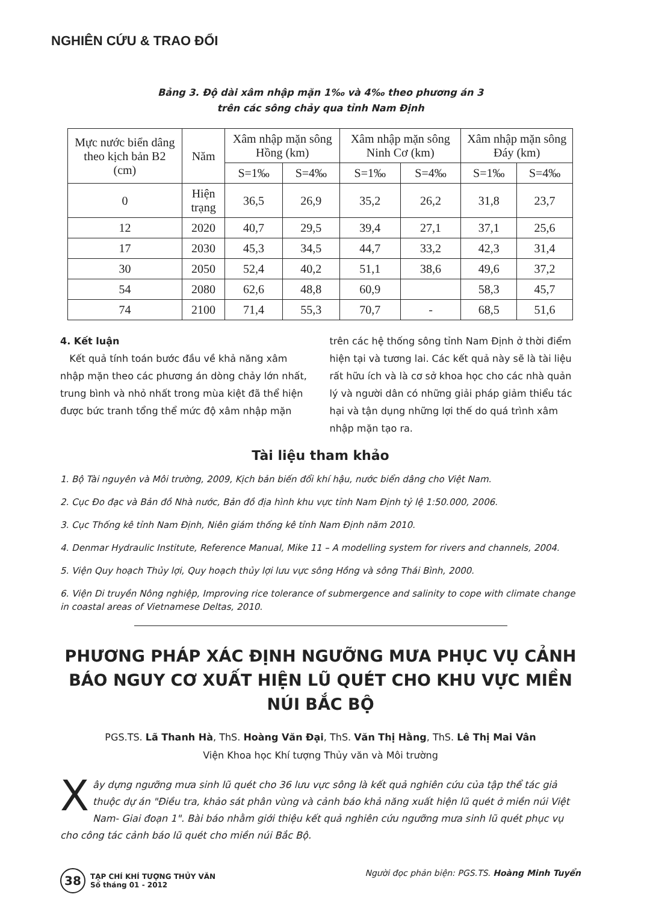NGHIÊN CỨU & TRAO ĐỔI
Bảng 3. Độ dài xâm nhập mặn 1‰ và 4‰ theo phương án 3
trên các sông chảy qua tỉnh Nam Định
| Mực nước biển dâng theo kịch bản B2 (cm) | Năm | Xâm nhập mặn sông Hồng (km) | | Xâm nhập mặn sông Ninh Cơ (km) | | Xâm nhập mặn sông Đáy (km) | |
| --- | --- | --- | --- | --- | --- | --- | --- |
| | | S=1‰ | S=4‰ | S=1‰ | S=4‰ | S=1‰ | S=4‰ |
| 0 | Hiện trạng | 36,5 | 26,9 | 35,2 | 26,2 | 31,8 | 23,7 |
| 12 | 2020 | 40,7 | 29,5 | 39,4 | 27,1 | 37,1 | 25,6 |
| 17 | 2030 | 45,3 | 34,5 | 44,7 | 33,2 | 42,3 | 31,4 |
| 30 | 2050 | 52,4 | 40,2 | 51,1 | 38,6 | 49,6 | 37,2 |
| 54 | 2080 | 62,6 | 48,8 | 60,9 | | 58,3 | 45,7 |
| 74 | 2100 | 71,4 | 55,3 | 70,7 | - | 68,5 | 51,6 |
4. Kết luận
Kết quả tính toán bước đầu về khả năng xâm nhập mặn theo các phương án dòng chảy lớn nhất, trung bình và nhỏ nhất trong mùa kiệt đã thể hiện được bức tranh tổng thể mức độ xâm nhập mặn
trên các hệ thống sông tỉnh Nam Định ở thời điểm hiện tại và tương lai. Các kết quả này sẽ là tài liệu rất hữu ích và là cơ sở khoa học cho các nhà quản lý và người dân có những giải pháp giảm thiểu tác hại và tận dụng những lợi thế do quá trình xâm nhập mặn tạo ra.
Tài liệu tham khảo
1. Bộ Tài nguyên và Môi trường, 2009, Kịch bản biến đổi khí hậu, nước biển dâng cho Việt Nam.
2. Cục Đo đạc và Bản đồ Nhà nước, Bản đồ địa hình khu vực tỉnh Nam Định tỷ lệ 1:50.000, 2006.
3. Cục Thống kê tỉnh Nam Định, Niên giám thống kê tỉnh Nam Định năm 2010.
4. Denmar Hydraulic Institute, Reference Manual, Mike 11 – A modelling system for rivers and channels, 2004.
5. Viện Quy hoạch Thủy lợi, Quy hoạch thủy lợi lưu vực sông Hồng và sông Thái Bình, 2000.
6. Viện Di truyền Nông nghiệp, Improving rice tolerance of submergence and salinity to cope with climate change in coastal areas of Vietnamese Deltas, 2010.
PHƯƠNG PHÁP XÁC ĐỊNH NGƯỠNG MƯA PHỤC VỤ CẢNH BÁO NGUY CƠ XUẤT HIỆN LŨ QUÉT CHO KHU VỰC MIỀN NÚI BẮC BỘ
PGS.TS. Lã Thanh Hà, ThS. Hoàng Văn Đại, ThS. Văn Thị Hằng, ThS. Lê Thị Mai Vân
Viện Khoa học Khí tượng Thủy văn và Môi trường
Xây dựng ngưỡng mưa sinh lũ quét cho 36 lưu vực sông là kết quả nghiên cứu của tập thể tác giả thuộc dự án "Điều tra, khảo sát phân vùng và cảnh báo khả năng xuất hiện lũ quét ở miền núi Việt Nam- Giai đoạn 1". Bài báo nhằm giới thiệu kết quả nghiên cứu ngưỡng mưa sinh lũ quét phục vụ cho công tác cảnh báo lũ quét cho miền núi Bắc Bộ.
38 TẠP CHÍ KHÍ TƯỢNG THỦY VĂN
Số tháng 01 - 2012
Người đọc phản biện: PGS.TS. Hoàng Minh Tuyển